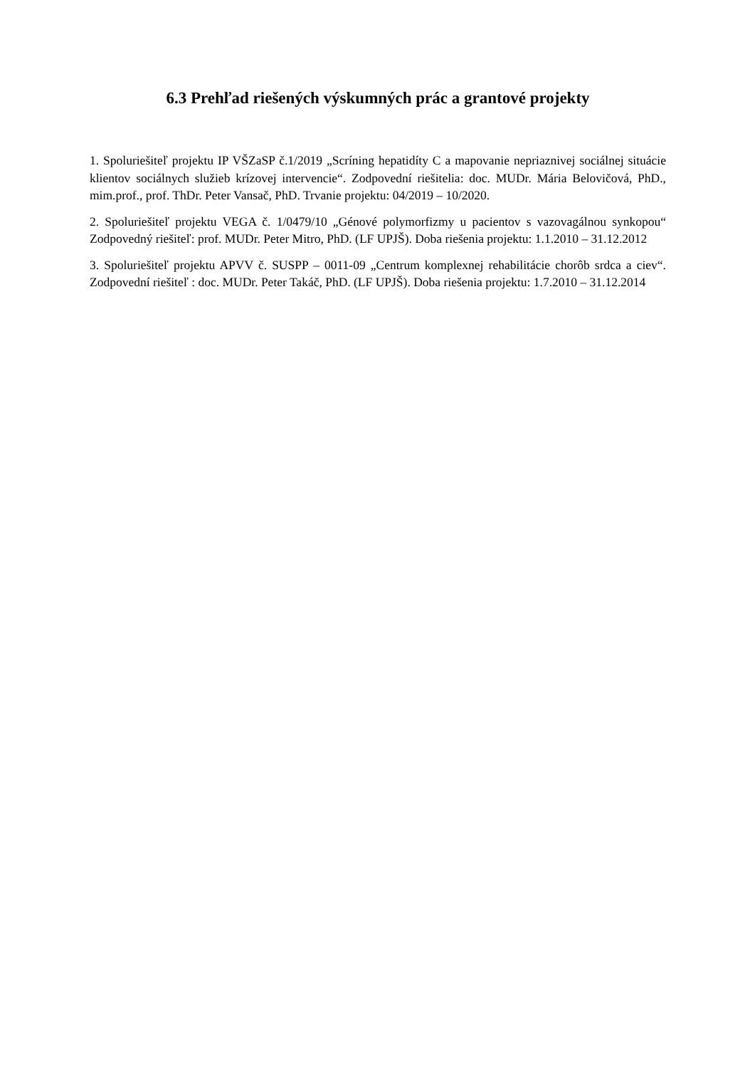6.3 Prehľad riešených výskumných prác a grantové projekty
1. Spoluriešiteľ projektu IP VŠZaSP č.1/2019 „Scríning hepatidíty C a mapovanie nepriaznivej sociálnej situácie klientov sociálnych služieb krízovej intervencie“. Zodpovední riešitelia: doc. MUDr. Mária Belovičová, PhD., mim.prof., prof. ThDr. Peter Vansač, PhD. Trvanie projektu: 04/2019 – 10/2020.
2. Spoluriešiteľ projektu VEGA č. 1/0479/10 „Génové polymorfizmy u pacientov s vazovagálnou synkopou“ Zodpovedný riešiteľ: prof. MUDr. Peter Mitro, PhD. (LF UPJŠ). Doba riešenia projektu: 1.1.2010 – 31.12.2012
3. Spoluriešiteľ projektu APVV č. SUSPP – 0011-09 „Centrum komplexnej rehabilitácie chorôb srdca a ciev“. Zodpovední riešiteľ : doc. MUDr. Peter Takáč, PhD. (LF UPJŠ). Doba riešenia projektu: 1.7.2010 – 31.12.2014